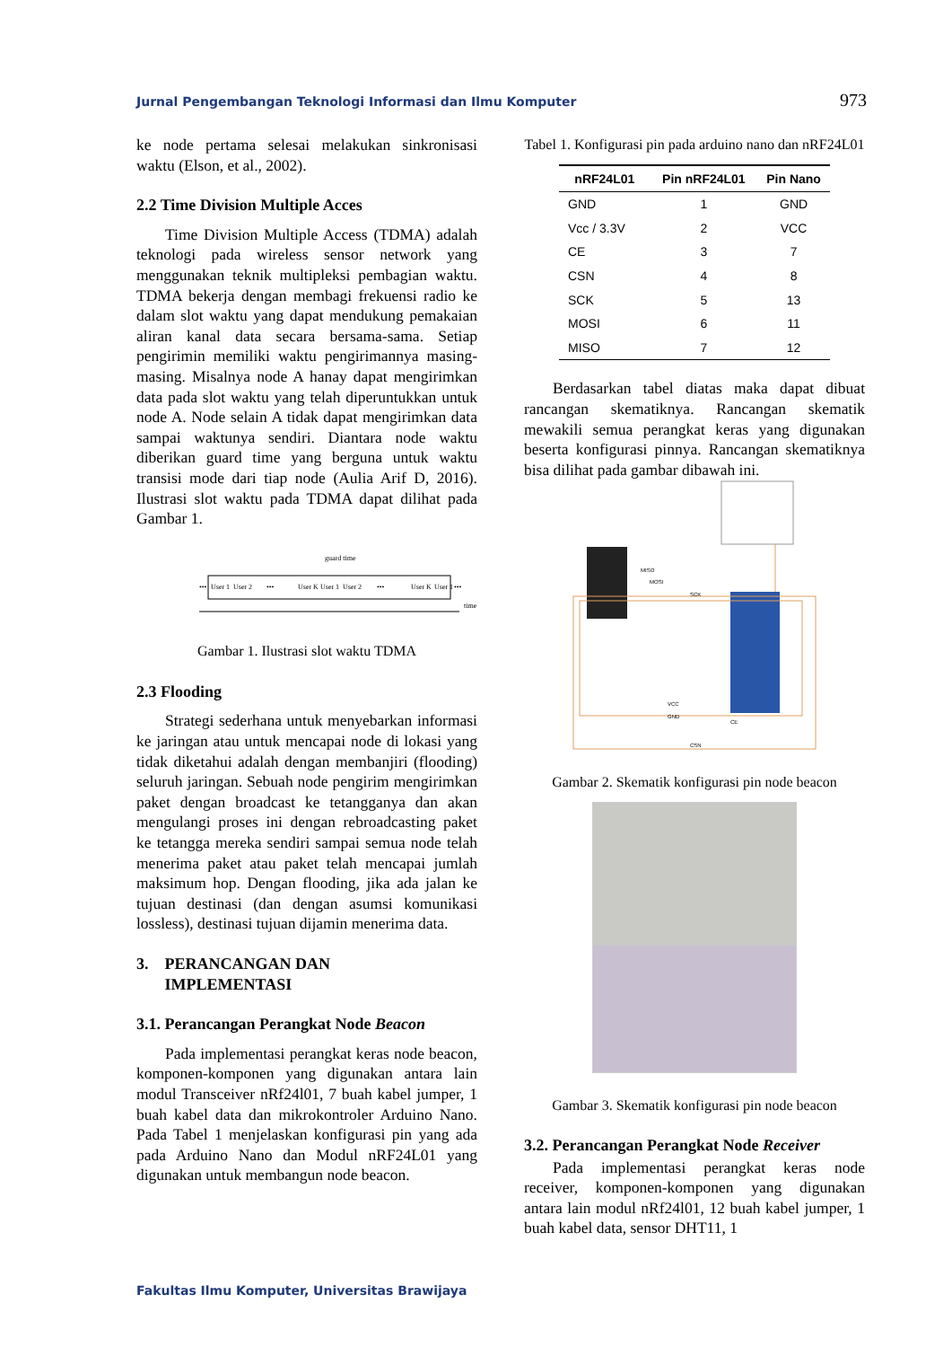Jurnal Pengembangan Teknologi Informasi dan Ilmu Komputer 973
ke node pertama selesai melakukan sinkronisasi waktu (Elson, et al., 2002).
2.2 Time Division Multiple Acces
Time Division Multiple Access (TDMA) adalah teknologi pada wireless sensor network yang menggunakan teknik multipleksi pembagian waktu. TDMA bekerja dengan membagi frekuensi radio ke dalam slot waktu yang dapat mendukung pemakaian aliran kanal data secara bersama-sama. Setiap pengirimin memiliki waktu pengirimannya masing-masing. Misalnya node A hanay dapat mengirimkan data pada slot waktu yang telah diperuntukkan untuk node A. Node selain A tidak dapat mengirimkan data sampai waktunya sendiri. Diantara node waktu diberikan guard time yang berguna untuk waktu transisi mode dari tiap node (Aulia Arif D, 2016). Ilustrasi slot waktu pada TDMA dapat dilihat pada Gambar 1.
guard time
•••
User 1
User 2
•••
User K
User 1
User 2
•••
User K
User 1
•••
time
Gambar 1. Ilustrasi slot waktu TDMA
2.3 Flooding
Strategi sederhana untuk menyebarkan informasi ke jaringan atau untuk mencapai node di lokasi yang tidak diketahui adalah dengan membanjiri (flooding) seluruh jaringan. Sebuah node pengirim mengirimkan paket dengan broadcast ke tetangganya dan akan mengulangi proses ini dengan rebroadcasting paket ke tetangga mereka sendiri sampai semua node telah menerima paket atau paket telah mencapai jumlah maksimum hop. Dengan flooding, jika ada jalan ke tujuan destinasi (dan dengan asumsi komunikasi lossless), destinasi tujuan dijamin menerima data.
3. PERANCANGAN DAN
IMPLEMENTASI
3.1. Perancangan Perangkat Node Beacon
Pada implementasi perangkat keras node beacon, komponen-komponen yang digunakan antara lain modul Transceiver nRf24l01, 7 buah kabel jumper, 1 buah kabel data dan mikrokontroler Arduino Nano. Pada Tabel 1 menjelaskan konfigurasi pin yang ada pada Arduino Nano dan Modul nRF24L01 yang digunakan untuk membangun node beacon.
Tabel 1. Konfigurasi pin pada arduino nano dan nRF24L01
| nRF24L01 | Pin nRF24L01 | Pin Nano |
| --- | --- | --- |
| GND | 1 | GND |
| Vcc / 3.3V | 2 | VCC |
| CE | 3 | 7 |
| CSN | 4 | 8 |
| SCK | 5 | 13 |
| MOSI | 6 | 11 |
| MISO | 7 | 12 |
Berdasarkan tabel diatas maka dapat dibuat rancangan skematiknya. Rancangan skematik mewakili semua perangkat keras yang digunakan beserta konfigurasi pinnya. Rancangan skematiknya bisa dilihat pada gambar dibawah ini.
MISO
MOSI
SCK
VCC
GND
CE
CSN
Gambar 2. Skematik konfigurasi pin node beacon
Gambar 3. Skematik konfigurasi pin node beacon
3.2. Perancangan Perangkat Node Receiver
Pada implementasi perangkat keras node receiver, komponen-komponen yang digunakan antara lain modul nRf24l01, 12 buah kabel jumper, 1 buah kabel data, sensor DHT11, 1
Fakultas Ilmu Komputer, Universitas Brawijaya